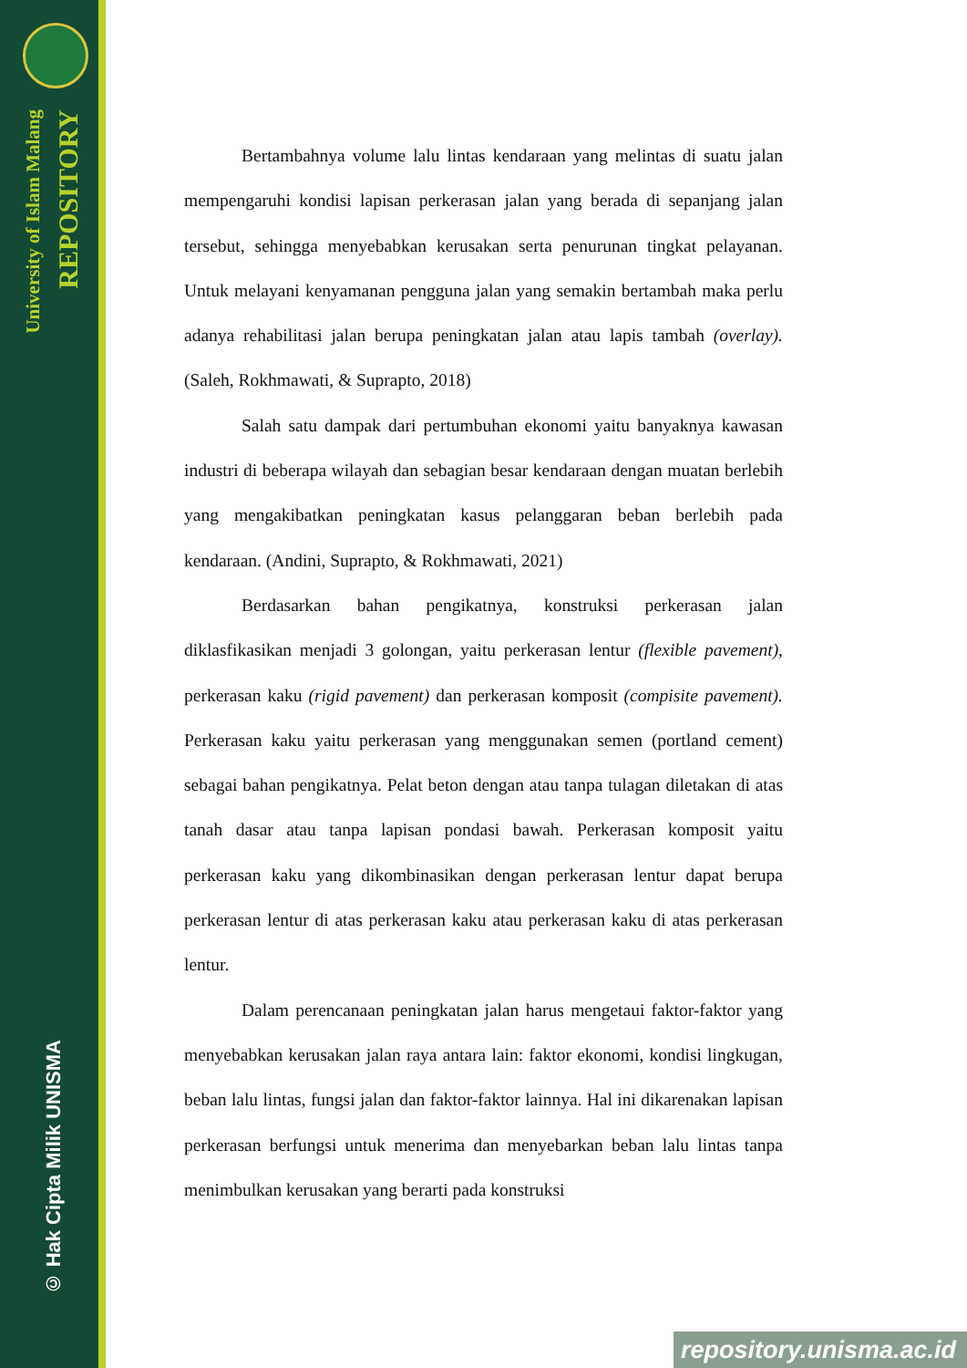University of Islam Malang
REPOSITORY
© Hak Cipta Milik UNISMA
Bertambahnya volume lalu lintas kendaraan yang melintas di suatu jalan mempengaruhi kondisi lapisan perkerasan jalan yang berada di sepanjang jalan tersebut, sehingga menyebabkan kerusakan serta penurunan tingkat pelayanan. Untuk melayani kenyamanan pengguna jalan yang semakin bertambah maka perlu adanya rehabilitasi jalan berupa peningkatan jalan atau lapis tambah (overlay). (Saleh, Rokhmawati, & Suprapto, 2018)
Salah satu dampak dari pertumbuhan ekonomi yaitu banyaknya kawasan industri di beberapa wilayah dan sebagian besar kendaraan dengan muatan berlebih yang mengakibatkan peningkatan kasus pelanggaran beban berlebih pada kendaraan. (Andini, Suprapto, & Rokhmawati, 2021)
Berdasarkan bahan pengikatnya, konstruksi perkerasan jalan diklasfikasikan menjadi 3 golongan, yaitu perkerasan lentur (flexible pavement), perkerasan kaku (rigid pavement) dan perkerasan komposit (compisite pavement). Perkerasan kaku yaitu perkerasan yang menggunakan semen (portland cement) sebagai bahan pengikatnya. Pelat beton dengan atau tanpa tulagan diletakan di atas tanah dasar atau tanpa lapisan pondasi bawah. Perkerasan komposit yaitu perkerasan kaku yang dikombinasikan dengan perkerasan lentur dapat berupa perkerasan lentur di atas perkerasan kaku atau perkerasan kaku di atas perkerasan lentur.
Dalam perencanaan peningkatan jalan harus mengetaui faktor-faktor yang menyebabkan kerusakan jalan raya antara lain: faktor ekonomi, kondisi lingkugan, beban lalu lintas, fungsi jalan dan faktor-faktor lainnya. Hal ini dikarenakan lapisan perkerasan berfungsi untuk menerima dan menyebarkan beban lalu lintas tanpa menimbulkan kerusakan yang berarti pada konstruksi
repository.unisma.ac.id